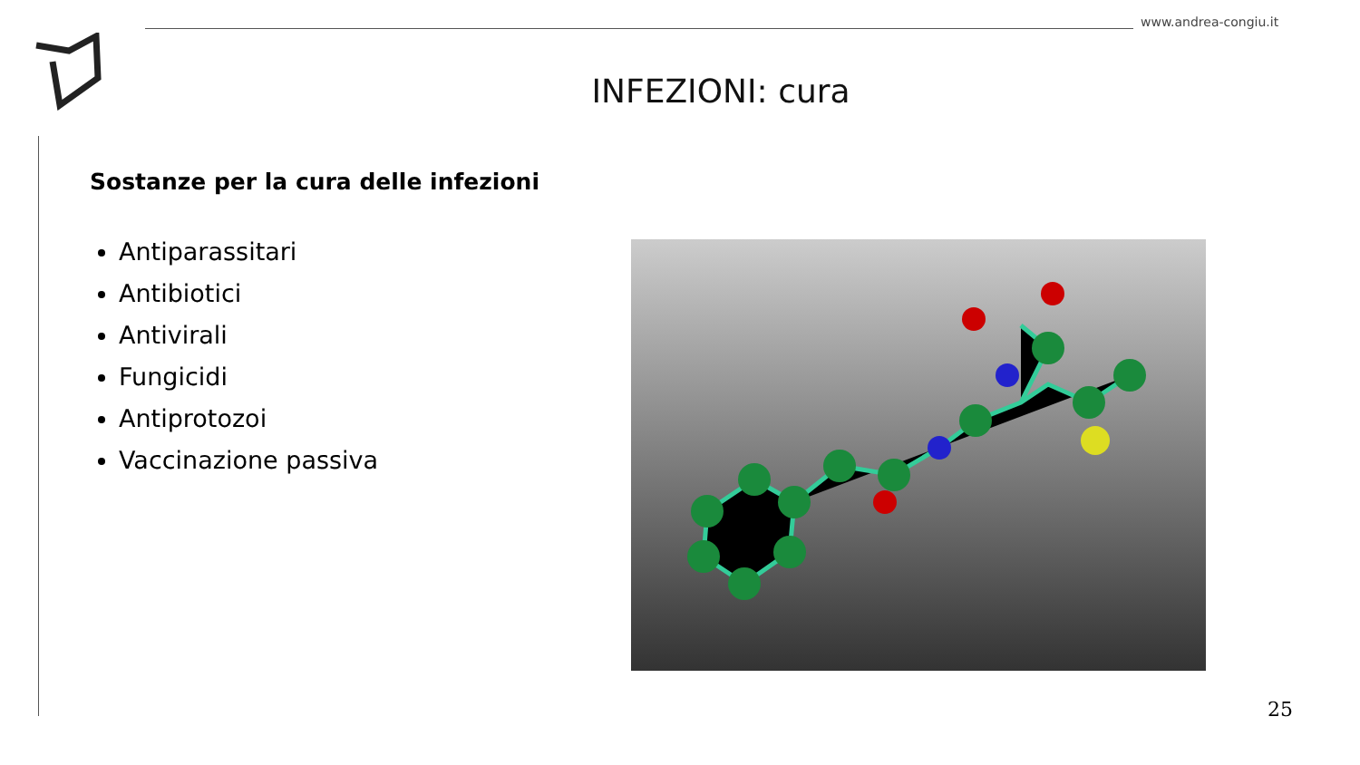www.andrea-congiu.it
INFEZIONI: cura
Sostanze per la cura delle infezioni
Antiparassitari
Antibiotici
Antivirali
Fungicidi
Antiprotozoi
Vaccinazione passiva
25